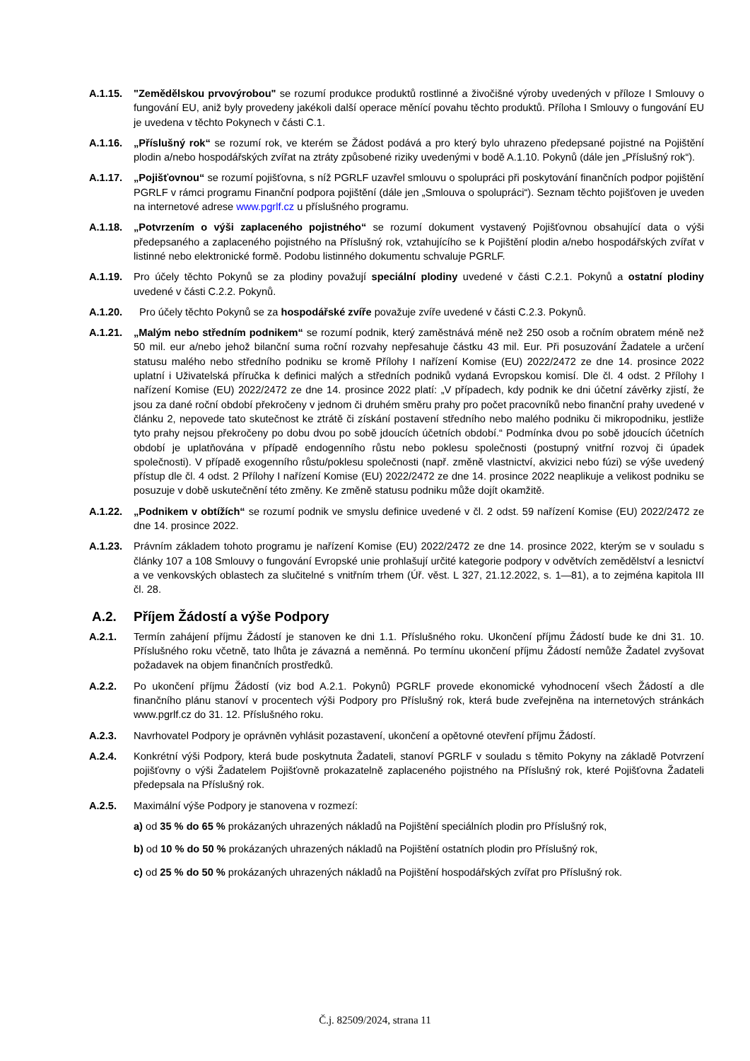A.1.15. "Zemědělskou prvovýrobou" se rozumí produkce produktů rostlinné a živočišné výroby uvedených v příloze I Smlouvy o fungování EU, aniž byly provedeny jakékoli další operace měnící povahu těchto produktů. Příloha I Smlouvy o fungování EU je uvedena v těchto Pokynech v části C.1.
A.1.16. „Příslušný rok“ se rozumí rok, ve kterém se Žádost podává a pro který bylo uhrazeno předepsané pojistné na Pojištění plodin a/nebo hospodářských zvířat na ztráty způsobené riziky uvedenými v bodě A.1.10. Pokynů (dále jen „Příslušný rok“).
A.1.17. „Pojišťovnou“ se rozumí pojišťovna, s níž PGRLF uzavřel smlouvu o spolupráci při poskytování finančních podpor pojištění PGRLF v rámci programu Finanční podpora pojištění (dále jen „Smlouva o spolupráci“). Seznam těchto pojišťoven je uveden na internetové adrese www.pgrlf.cz u příslušného programu.
A.1.18. „Potvrzením o výši zaplaceného pojistného“ se rozumí dokument vystavený Pojišťovnou obsahující data o výši předepsaného a zaplaceného pojistného na Příslušný rok, vztahujícího se k Pojištění plodin a/nebo hospodářských zvířat v listinné nebo elektronické formě. Podobu listinného dokumentu schvaluje PGRLF.
A.1.19. Pro účely těchto Pokynů se za plodiny považují speciální plodiny uvedené v části C.2.1. Pokynů a ostatní plodiny uvedené v části C.2.2. Pokynů.
A.1.20. Pro účely těchto Pokynů se za hospodářské zvíře považuje zvíře uvedené v části C.2.3. Pokynů.
A.1.21. „Malým nebo středním podnikem“ se rozumí podnik, který zaměstnává méně než 250 osob a ročním obratem méně než 50 mil. eur a/nebo jehož bilanční suma roční rozvahy nepřesahuje částku 43 mil. Eur. Při posuzování Žadatele a určení statusu malého nebo středního podniku se kromě Přílohy I nařízení Komise (EU) 2022/2472 ze dne 14. prosince 2022 uplatní i Uživatelská příručka k definici malých a středních podniků vydaná Evropskou komisí. Dle čl. 4 odst. 2 Přílohy I nařízení Komise (EU) 2022/2472 ze dne 14. prosince 2022 platí: „V případech, kdy podnik ke dni účetní závěrky zjistí, že jsou za dané roční období překročeny v jednom či druhém směru prahy pro počet pracovníků nebo finanční prahy uvedené v článku 2, nepovede tato skutečnost ke ztrátě či získání postavení středního nebo malého podniku či mikropodniku, jestliže tyto prahy nejsou překročeny po dobu dvou po sobě jdoucích účetních období.“ Podmínka dvou po sobě jdoucích účetních období je uplatňována v případě endogenního růstu nebo poklesu společnosti (postupný vnitřní rozvoj či úpadek společnosti). V případě exogenního růstu/poklesu společnosti (např. změně vlastnictví, akvizici nebo fúzi) se výše uvedený přístup dle čl. 4 odst. 2 Přílohy I nařízení Komise (EU) 2022/2472 ze dne 14. prosince 2022 neaplikuje a velikost podniku se posuzuje v době uskutečnění této změny. Ke změně statusu podniku může dojít okamžitě.
A.1.22. „Podnikem v obtížích“ se rozumí podnik ve smyslu definice uvedené v čl. 2 odst. 59 nařízení Komise (EU) 2022/2472 ze dne 14. prosince 2022.
A.1.23. Právním základem tohoto programu je nařízení Komise (EU) 2022/2472 ze dne 14. prosince 2022, kterým se v souladu s články 107 a 108 Smlouvy o fungování Evropské unie prohlašují určité kategorie podpory v odvětvích zemědělství a lesnictví a ve venkovských oblastech za slučitelné s vnitřním trhem (Úř. věst. L 327, 21.12.2022, s. 1—81), a to zejména kapitola III čl. 28.
A.2. Příjem Žádostí a výše Podpory
A.2.1. Termín zahájení příjmu Žádostí je stanoven ke dni 1.1. Příslušného roku. Ukončení příjmu Žádostí bude ke dni 31. 10. Příslušného roku včetně, tato lhůta je závazná a neměnná. Po termínu ukončení příjmu Žádostí nemůže Žadatel zvyšovat požadavek na objem finančních prostředků.
A.2.2. Po ukončení příjmu Žádostí (viz bod A.2.1. Pokynů) PGRLF provede ekonomické vyhodnocení všech Žádostí a dle finančního plánu stanoví v procentech výši Podpory pro Příslušný rok, která bude zveřejněna na internetových stránkách www.pgrlf.cz do 31. 12. Příslušného roku.
A.2.3. Navrhovatel Podpory je oprávněn vyhlásit pozastavení, ukončení a opětovné otevření příjmu Žádostí.
A.2.4. Konkrétní výši Podpory, která bude poskytnuta Žadateli, stanoví PGRLF v souladu s těmito Pokyny na základě Potvrzení pojišťovny o výši Žadatelem Pojišťovně prokazatelně zaplaceného pojistného na Příslušný rok, které Pojišťovna Žadateli předepsala na Příslušný rok.
A.2.5. Maximální výše Podpory je stanovena v rozmezí:
a) od 35 % do 65 % prokázaných uhrazených nákladů na Pojištění speciálních plodin pro Příslušný rok,
b) od 10 % do 50 % prokázaných uhrazených nákladů na Pojištění ostatních plodin pro Příslušný rok,
c) od 25 % do 50 % prokázaných uhrazených nákladů na Pojištění hospodářských zvířat pro Příslušný rok.
Č.j. 82509/2024, strana 11